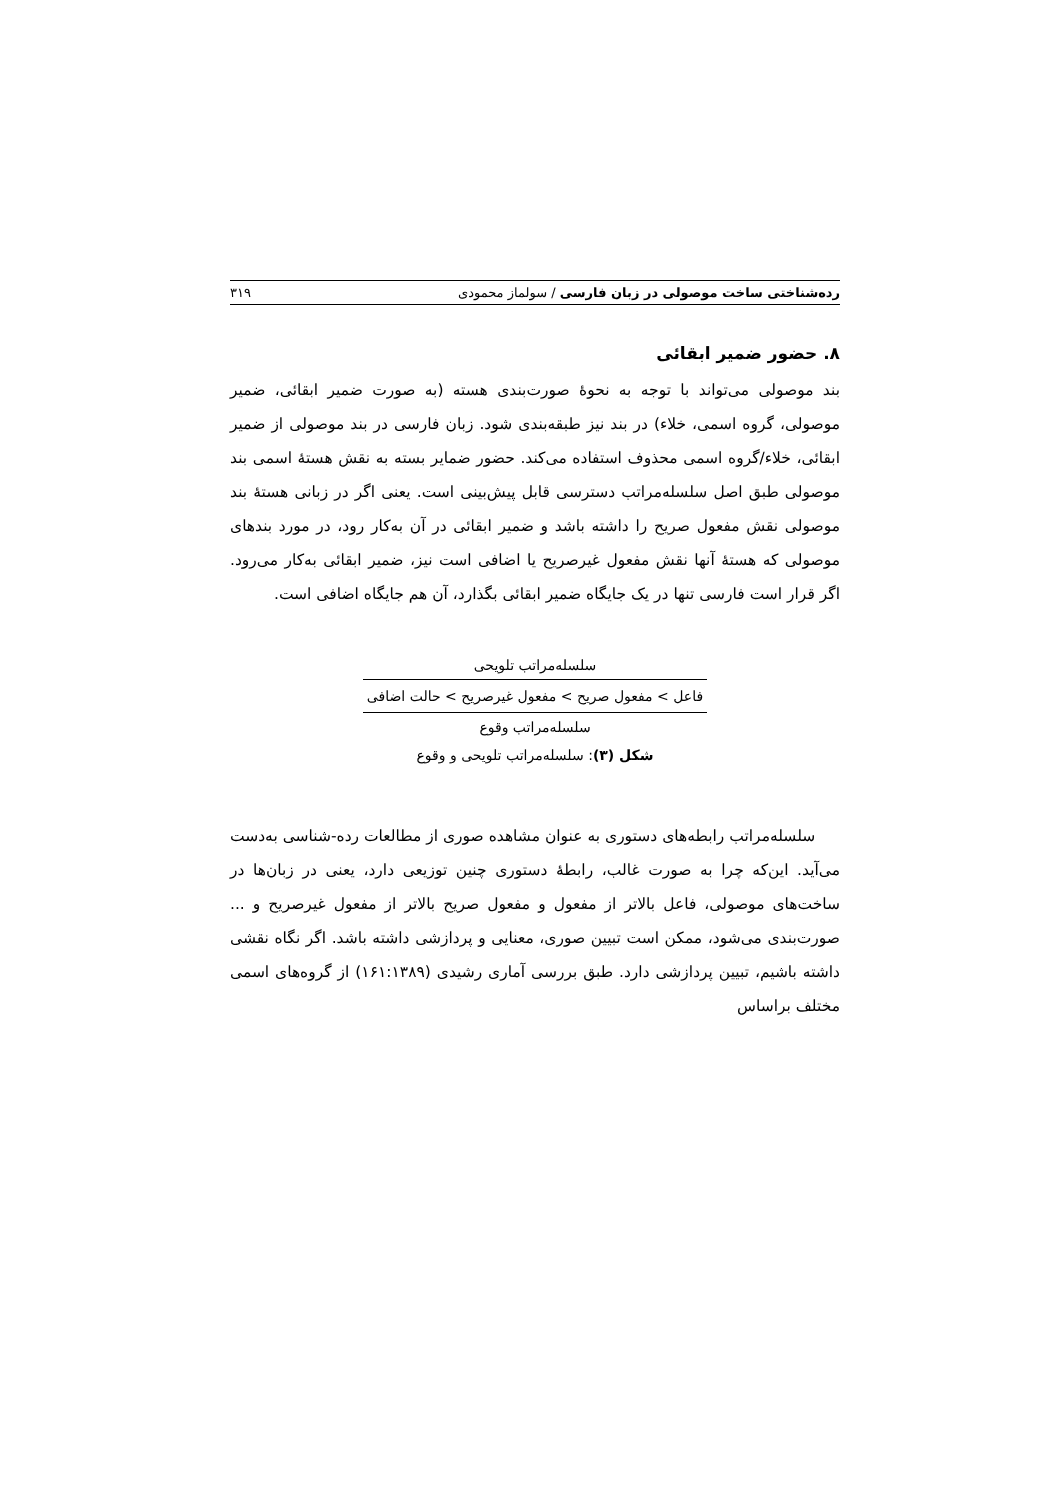رده‌شناختی ساخت موصولی در زبان فارسی / سولماز محمودی ۳۱۹
۸. حضور ضمیر ابقائی
بند موصولی می‌تواند با توجه به نحوۀ صورت‌بندی هسته (به صورت ضمیر ابقائی، ضمیر موصولی، گروه اسمی، خلاء) در بند نیز طبقه‌بندی شود. زبان فارسی در بند موصولی از ضمیر ابقائی، خلاء/گروه اسمی محذوف استفاده می‌کند. حضور ضمایر بسته به نقش هستۀ اسمی بند موصولی طبق اصل سلسله‌مراتب دسترسی قابل پیش‌بینی است. یعنی اگر در زبانی هستۀ بند موصولی نقش مفعول صریح را داشته باشد و ضمیر ابقائی در آن به‌کار رود، در مورد بندهای موصولی که هستۀ آنها نقش مفعول غیرصریح یا اضافی است نیز، ضمیر ابقائی به‌کار می‌رود. اگر قرار است فارسی تنها در یک جایگاه ضمیر ابقائی بگذارد، آن هم جایگاه اضافی است.
سلسله‌مراتب تلویحی
فاعل > مفعول صریح > مفعول غیرصریح > حالت اضافی
سلسله‌مراتب وقوع
شکل (۳): سلسله‌مراتب تلویحی و وقوع
سلسله‌مراتب رابطه‌های دستوری به عنوان مشاهده صوری از مطالعات رده-شناسی به‌دست می‌آید. این‌که چرا به صورت غالب، رابطۀ دستوری چنین توزیعی دارد، یعنی در زبان‌ها در ساخت‌های موصولی، فاعل بالاتر از مفعول و مفعول صریح بالاتر از مفعول غیرصریح و ... صورت‌بندی می‌شود، ممکن است تبیین صوری، معنایی و پردازشی داشته باشد. اگر نگاه نقشی داشته باشیم، تبیین پردازشی دارد. طبق بررسی آماری رشیدی (۱۶۱:۱۳۸۹) از گروه‌های اسمی مختلف براساس